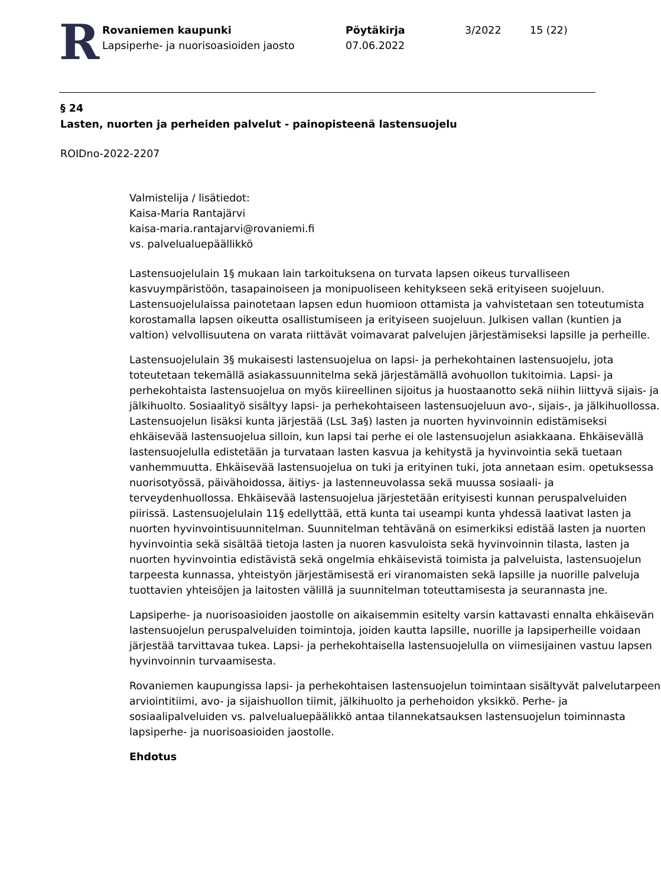R
Rovaniemen kaupunki
Lapsiperhe- ja nuorisoasioiden jaosto
Pöytäkirja
07.06.2022
3/2022 15 (22)
§ 24
Lasten, nuorten ja perheiden palvelut - painopisteenä lastensuojelu
ROIDno-2022-2207
Valmistelija / lisätiedot:
Kaisa-Maria Rantajärvi
kaisa-maria.rantajarvi@rovaniemi.fi
vs. palvelualuepäällikkö
Lastensuojelulain 1§ mukaan lain tarkoituksena on turvata lapsen oikeus turvalliseen kasvuympäristöön, tasapainoiseen ja monipuoliseen kehitykseen sekä erityiseen suojeluun. Lastensuojelulaissa painotetaan lapsen edun huomioon ottamista ja vahvistetaan sen toteutumista korostamalla lapsen oikeutta osallistumiseen ja erityiseen suojeluun. Julkisen vallan (kuntien ja valtion) velvollisuutena on varata riittävät voimavarat palvelujen järjestämiseksi lapsille ja perheille.
Lastensuojelulain 3§ mukaisesti lastensuojelua on lapsi- ja perhekohtainen lastensuojelu, jota toteutetaan tekemällä asiakassuunnitelma sekä järjestämällä avohuollon tukitoimia. Lapsi- ja perhekohtaista lastensuojelua on myös kiireellinen sijoitus ja huostaanotto sekä niihin liittyvä sijais- ja jälkihuolto. Sosiaalityö sisältyy lapsi- ja perhekohtaiseen lastensuojeluun avo-, sijais-, ja jälkihuollossa. Lastensuojelun lisäksi kunta järjestää (LsL 3a§) lasten ja nuorten hyvinvoinnin edistämiseksi ehkäisevää lastensuojelua silloin, kun lapsi tai perhe ei ole lastensuojelun asiakkaana. Ehkäisevällä lastensuojelulla edistetään ja turvataan lasten kasvua ja kehitystä ja hyvinvointia sekä tuetaan vanhemmuutta. Ehkäisevää lastensuojelua on tuki ja erityinen tuki, jota annetaan esim. opetuksessa nuorisotyössä, päivähoidossa, äitiys- ja lastenneuvolassa sekä muussa sosiaali- ja terveydenhuollossa. Ehkäisevää lastensuojelua järjestetään erityisesti kunnan peruspalveluiden piirissä. Lastensuojelulain 11§ edellyttää, että kunta tai useampi kunta yhdessä laativat lasten ja nuorten hyvinvointisuunnitelman. Suunnitelman tehtävänä on esimerkiksi edistää lasten ja nuorten hyvinvointia sekä sisältää tietoja lasten ja nuoren kasvuloista sekä hyvinvoinnin tilasta, lasten ja nuorten hyvinvointia edistävistä sekä ongelmia ehkäisevistä toimista ja palveluista, lastensuojelun tarpeesta kunnassa, yhteistyön järjestämisestä eri viranomaisten sekä lapsille ja nuorille palveluja tuottavien yhteisöjen ja laitosten välillä ja suunnitelman toteuttamisesta ja seurannasta jne.
Lapsiperhe- ja nuorisoasioiden jaostolle on aikaisemmin esitelty varsin kattavasti ennalta ehkäisevän lastensuojelun peruspalveluiden toimintoja, joiden kautta lapsille, nuorille ja lapsiperheille voidaan järjestää tarvittavaa tukea. Lapsi- ja perhekohtaisella lastensuojelulla on viimesijainen vastuu lapsen hyvinvoinnin turvaamisesta.
Rovaniemen kaupungissa lapsi- ja perhekohtaisen lastensuojelun toimintaan sisältyvät palvelutarpeen arviointitiimi, avo- ja sijaishuollon tiimit, jälkihuolto ja perhehoidon yksikkö. Perhe- ja sosiaalipalveluiden vs. palvelualuepäälikkö antaa tilannekatsauksen lastensuojelun toiminnasta lapsiperhe- ja nuorisoasioiden jaostolle.
Ehdotus